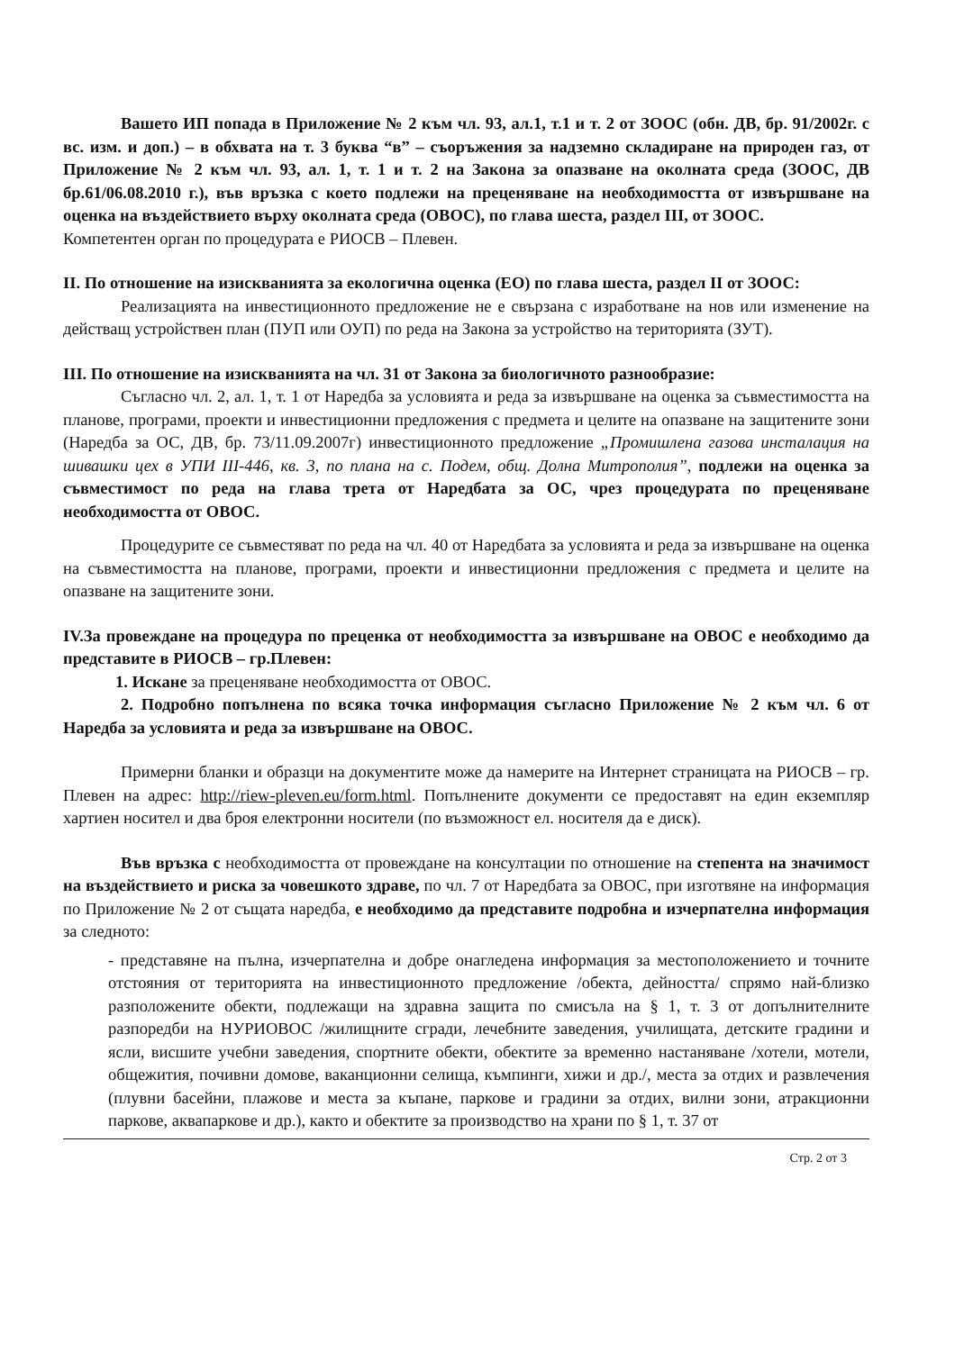Вашето ИП попада в Приложение № 2 към чл. 93, ал.1, т.1 и т. 2 от ЗООС (обн. ДВ, бр. 91/2002г. с вс. изм. и доп.) – в обхвата на т. 3 буква “в” – съоръжения за надземно складиране на природен газ, от Приложение № 2 към чл. 93, ал. 1, т. 1 и т. 2 на Закона за опазване на околната среда (ЗООС, ДВ бр.61/06.08.2010 г.), във връзка с което подлежи на преценяване на необходимостта от извършване на оценка на въздействието върху околната среда (ОВОС), по глава шеста, раздел III, от ЗООС.
Компетентен орган по процедурата е РИОСВ – Плевен.
II. По отношение на изискванията за екологична оценка (ЕО) по глава шеста, раздел II от ЗООС:
Реализацията на инвестиционното предложение не е свързана с изработване на нов или изменение на действащ устройствен план (ПУП или ОУП) по реда на Закона за устройство на територията (ЗУТ).
III. По отношение на изискванията на чл. 31 от Закона за биологичното разнообразие:
Съгласно чл. 2, ал. 1, т. 1 от Наредба за условията и реда за извършване на оценка за съвместимостта на планове, програми, проекти и инвестиционни предложения с предмета и целите на опазване на защитените зони (Наредба за ОС, ДВ, бр. 73/11.09.2007г) инвестиционното предложение „Промишлена газова инсталация на шивашки цех в УПИ III-446, кв. 3, по плана на с. Подем, общ. Долна Митрополия”, подлежи на оценка за съвместимост по реда на глава трета от Наредбата за ОС, чрез процедурата по преценяване необходимостта от ОВОС.
Процедурите се съвместяват по реда на чл. 40 от Наредбата за условията и реда за извършване на оценка на съвместимостта на планове, програми, проекти и инвестиционни предложения с предмета и целите на опазване на защитените зони.
IV.За провеждане на процедура по преценка от необходимостта за извършване на ОВОС е необходимо да представите в РИОСВ – гр.Плевен:
1. Искане за преценяване необходимостта от ОВОС.
2. Подробно попълнена по всяка точка информация съгласно Приложение № 2 към чл. 6 от Наредба за условията и реда за извършване на ОВОС.
Примерни бланки и образци на документите може да намерите на Интернет страницата на РИОСВ – гр. Плевен на адрес: http://riew-pleven.eu/form.html. Попълнените документи се предоставят на един екземпляр хартиен носител и два броя електронни носители (по възможност ел. носителя да е диск).
Във връзка с необходимостта от провеждане на консултации по отношение на степента на значимост на въздействието и риска за човешкото здраве, по чл. 7 от Наредбата за ОВОС, при изготвяне на информация по Приложение № 2 от същата наредба, е необходимо да представите подробна и изчерпателна информация за следното:
- представяне на пълна, изчерпателна и добре онагледена информация за местоположението и точните отстояния от територията на инвестиционното предложение /обекта, дейността/ спрямо най-близко разположените обекти, подлежащи на здравна защита по смисъла на § 1, т. 3 от допълнителните разпоредби на НУРИОВОС /жилищните сгради, лечебните заведения, училищата, детските градини и ясли, висшите учебни заведения, спортните обекти, обектите за временно настаняване /хотели, мотели, общежития, почивни домове, ваканционни селища, къмпинги, хижи и др./, места за отдих и развлечения (плувни басейни, плажове и места за къпане, паркове и градини за отдих, вилни зони, атракционни паркове, аквапаркове и др.), както и обектите за производство на храни по § 1, т. 37 от
Стр. 2 от 3